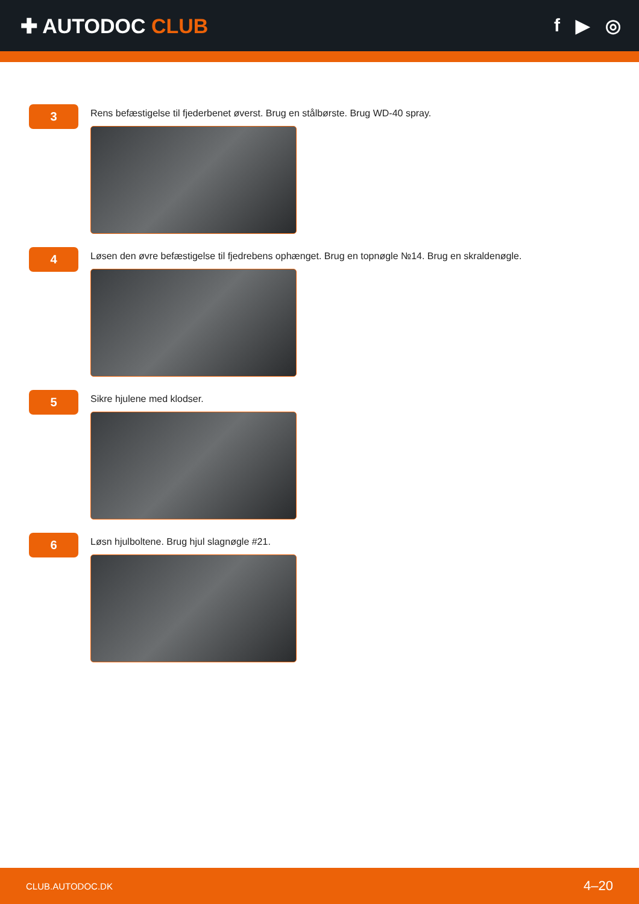✚ AUTODOC CLUB f ▶ ◎
3
Rens befæstigelse til fjederbenet øverst. Brug en stålbørste. Brug WD-40 spray.
4
Løsen den øvre befæstigelse til fjedrebens ophænget. Brug en topnøgle №14. Brug en skraldenøgle.
5
Sikre hjulene med klodser.
6
Løsn hjulboltene. Brug hjul slagnøgle #21.
CLUB.AUTODOC.DK 4–20